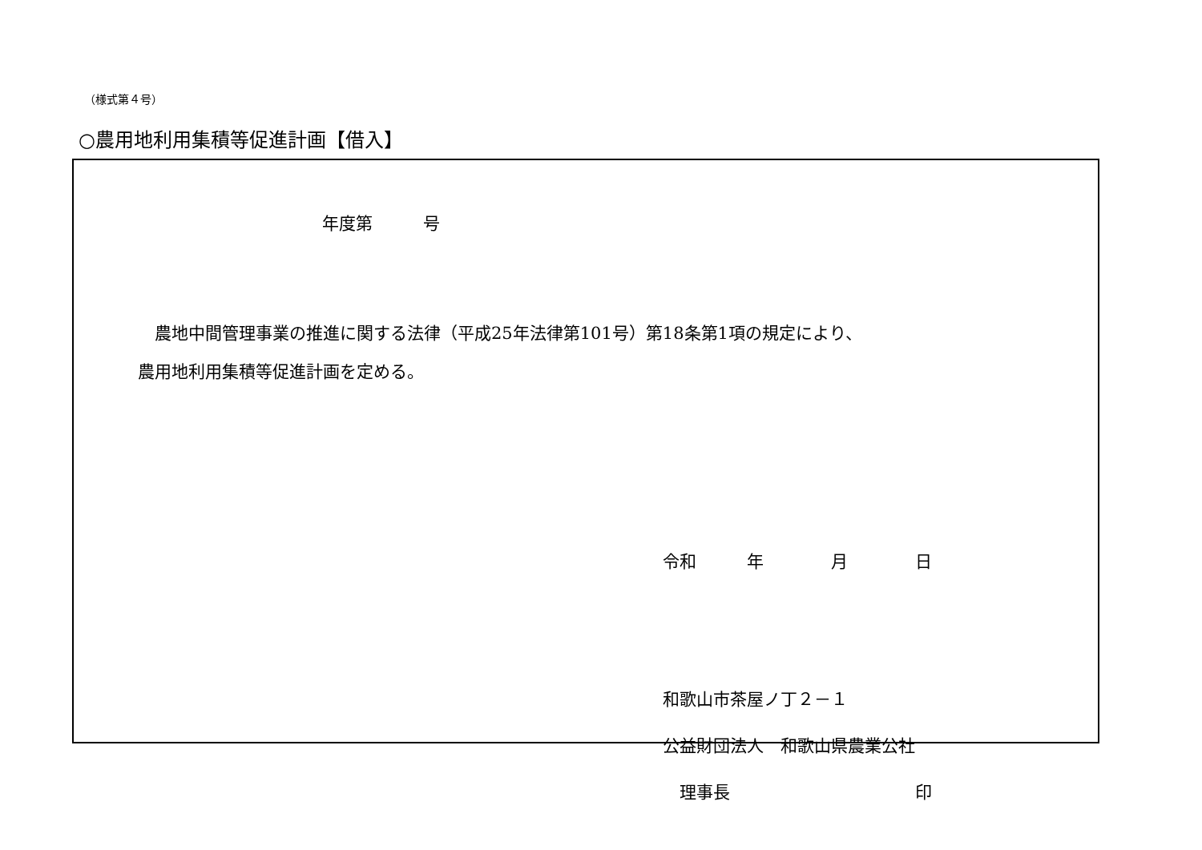（様式第４号）
○農用地利用集積等促進計画【借入】
年度第　　　号
　農地中間管理事業の推進に関する法律（平成25年法律第101号）第18条第1項の規定により、
農用地利用集積等促進計画を定める。
令和　　　年　　　　月　　　　日
和歌山市茶屋ノ丁２－１
公益財団法人　和歌山県農業公社
　理事長　　　　　　　　　　　印